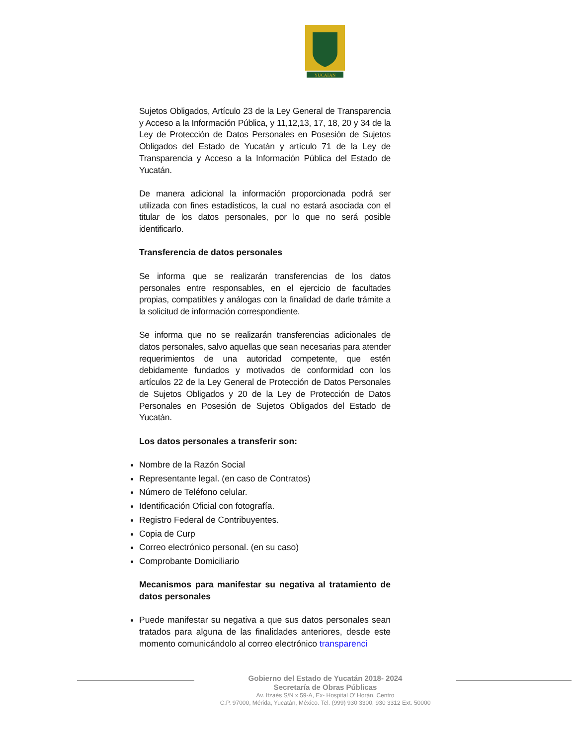YUCATAN
Sujetos Obligados, Artículo 23 de la Ley General de Transparencia y Acceso a la Información Pública, y 11,12,13, 17, 18, 20 y 34 de la Ley de Protección de Datos Personales en Posesión de Sujetos Obligados del Estado de Yucatán y artículo 71 de la Ley de Transparencia y Acceso a la Información Pública del Estado de Yucatán.
De manera adicional la información proporcionada podrá ser utilizada con fines estadísticos, la cual no estará asociada con el titular de los datos personales, por lo que no será posible identificarlo.
Transferencia de datos personales
Se informa que se realizarán transferencias de los datos personales entre responsables, en el ejercicio de facultades propias, compatibles y análogas con la finalidad de darle trámite a la solicitud de información correspondiente.
Se informa que no se realizarán transferencias adicionales de datos personales, salvo aquellas que sean necesarias para atender requerimientos de una autoridad competente, que estén debidamente fundados y motivados de conformidad con los artículos 22 de la Ley General de Protección de Datos Personales de Sujetos Obligados y 20 de la Ley de Protección de Datos Personales en Posesión de Sujetos Obligados del Estado de Yucatán.
Los datos personales a transferir son:
Nombre de la Razón Social
Representante legal. (en caso de Contratos)
Número de Teléfono celular.
Identificación Oficial con fotografía.
Registro Federal de Contribuyentes.
Copia de Curp
Correo electrónico personal. (en su caso)
Comprobante Domiciliario
Mecanismos para manifestar su negativa al tratamiento de datos personales
Puede manifestar su negativa a que sus datos personales sean tratados para alguna de las finalidades anteriores, desde este momento comunicándolo al correo electrónico transparenci
Gobierno del Estado de Yucatán 2018- 2024
Secretaría de Obras Públicas
Av. Itzaés S/N x 59-A, Ex- Hospital O’ Horán, Centro
C.P. 97000, Mérida, Yucatán, México. Tel. (999) 930 3300, 930 3312 Ext. 50000